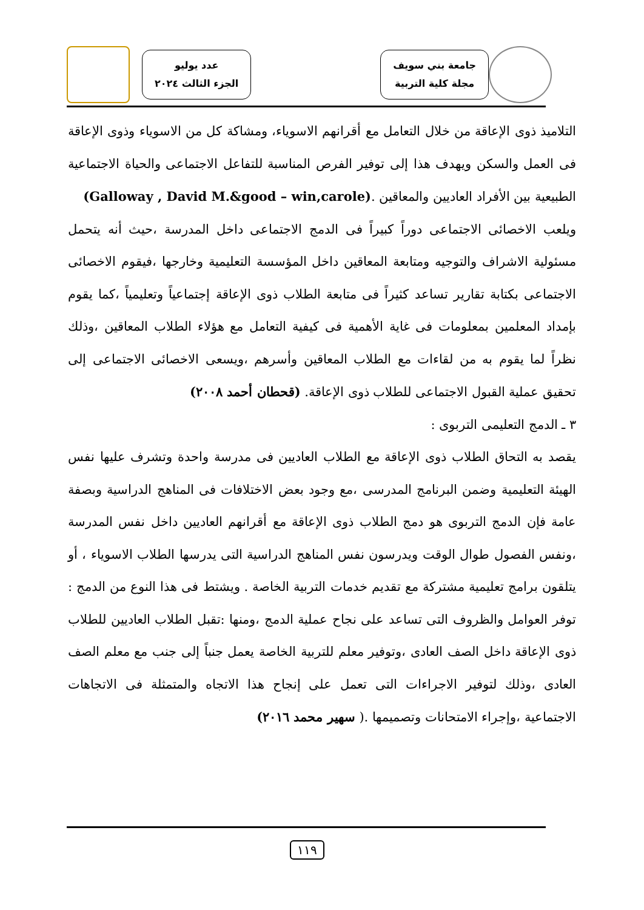جامعة بني سويف
مجلة كلية التربية
عدد يوليو
الجزء الثالث ٢٠٢٤
التلاميذ ذوى الإعاقة من خلال التعامل مع أقرانهم الاسوياء، ومشاكة كل من الاسوياء وذوى الإعاقة فى العمل والسكن ويهدف هذا إلى توفير الفرص المناسبة للتفاعل الاجتماعى والحياة الاجتماعية الطبيعية بين الأفراد العاديين والمعاقين .(Galloway , David M.&good – win,carole)
ويلعب الاخصائى الاجتماعى دوراً كبيراً فى الدمج الاجتماعى داخل المدرسة ،حيث أنه يتحمل مسئولية الاشراف والتوجيه ومتابعة المعاقين داخل المؤسسة التعليمية وخارجها ،فيقوم الاخصائى الاجتماعى بكتابة تقارير تساعد كثيراً فى متابعة الطلاب ذوى الإعاقة إجتماعياً وتعليمياً ،كما يقوم بإمداد المعلمين بمعلومات فى غاية الأهمية فى كيفية التعامل مع هؤلاء الطلاب المعاقين ،وذلك نظراً لما يقوم به من لقاءات مع الطلاب المعاقين وأسرهم ،ويسعى الاخصائى الاجتماعى إلى تحقيق عملية القبول الاجتماعى للطلاب ذوى الإعاقة. (قحطان أحمد ٢٠٠٨)
٣ ـ الدمج التعليمى التربوى :
يقصد به التحاق الطلاب ذوى الإعاقة مع الطلاب العاديين فى مدرسة واحدة وتشرف عليها نفس الهيئة التعليمية وضمن البرنامج المدرسى ،مع وجود بعض الاختلافات فى المناهج الدراسية وبصفة عامة فإن الدمج التربوى هو دمج الطلاب ذوى الإعاقة مع أقرانهم العاديين داخل نفس المدرسة ،ونفس الفصول طوال الوقت ويدرسون نفس المناهج الدراسية التى يدرسها الطلاب الاسوياء ، أو يتلقون برامج تعليمية مشتركة مع تقديم خدمات التربية الخاصة . ويشتط فى هذا النوع من الدمج : توفر العوامل والظروف التى تساعد على نجاح عملية الدمج ،ومنها :تقبل الطلاب العاديين للطلاب ذوى الإعاقة داخل الصف العادى ،وتوفير معلم للتربية الخاصة يعمل جنباً إلى جنب مع معلم الصف العادى ،وذلك لتوفير الاجراءات التى تعمل على إنجاح هذا الاتجاه والمتمثلة فى الاتجاهات الاجتماعية ،وإجراء الامتحانات وتصميمها .( سهير محمد ٢٠١٦)
١١٩